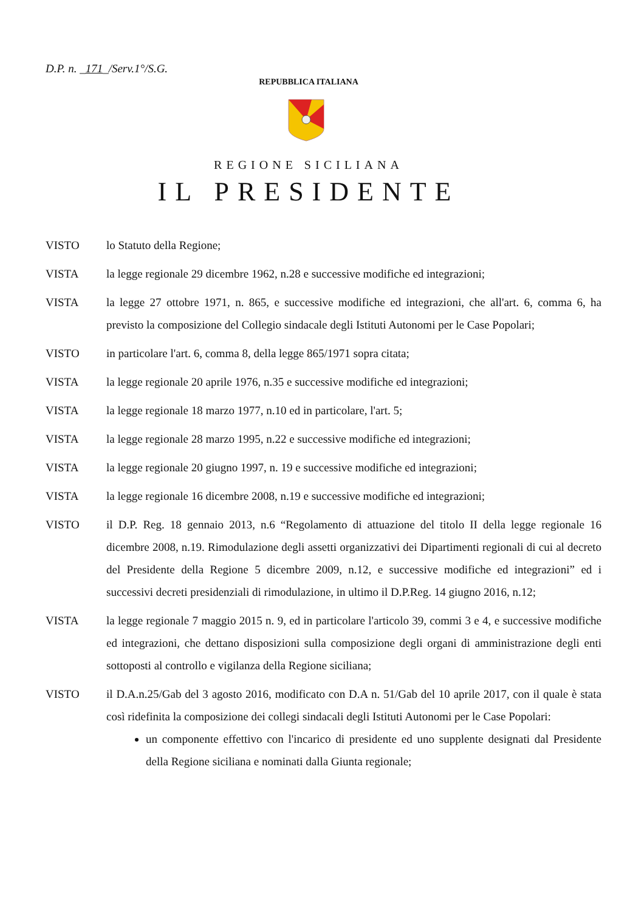D.P. n. _171_/Serv.1°/S.G.
REPUBBLICA ITALIANA
REGIONE SICILIANA
IL PRESIDENTE
VISTO lo Statuto della Regione;
VISTA la legge regionale 29 dicembre 1962, n.28 e successive modifiche ed integrazioni;
VISTA la legge 27 ottobre 1971, n. 865, e successive modifiche ed integrazioni, che all'art. 6, comma 6, ha previsto la composizione del Collegio sindacale degli Istituti Autonomi per le Case Popolari;
VISTO in particolare l'art. 6, comma 8, della legge 865/1971 sopra citata;
VISTA la legge regionale 20 aprile 1976, n.35 e successive modifiche ed integrazioni;
VISTA la legge regionale 18 marzo 1977, n.10 ed in particolare, l'art. 5;
VISTA la legge regionale 28 marzo 1995, n.22 e successive modifiche ed integrazioni;
VISTA la legge regionale 20 giugno 1997, n. 19 e successive modifiche ed integrazioni;
VISTA la legge regionale 16 dicembre 2008, n.19 e successive modifiche ed integrazioni;
VISTO il D.P. Reg. 18 gennaio 2013, n.6 “Regolamento di attuazione del titolo II della legge regionale 16 dicembre 2008, n.19. Rimodulazione degli assetti organizzativi dei Dipartimenti regionali di cui al decreto del Presidente della Regione 5 dicembre 2009, n.12, e successive modifiche ed integrazioni” ed i successivi decreti presidenziali di rimodulazione, in ultimo il D.P.Reg. 14 giugno 2016, n.12;
VISTA la legge regionale 7 maggio 2015 n. 9, ed in particolare l'articolo 39, commi 3 e 4, e successive modifiche ed integrazioni, che dettano disposizioni sulla composizione degli organi di amministrazione degli enti sottoposti al controllo e vigilanza della Regione siciliana;
VISTO il D.A.n.25/Gab del 3 agosto 2016, modificato con D.A n. 51/Gab del 10 aprile 2017, con il quale è stata così ridefinita la composizione dei collegi sindacali degli Istituti Autonomi per le Case Popolari:
un componente effettivo con l'incarico di presidente ed uno supplente designati dal Presidente della Regione siciliana e nominati dalla Giunta regionale;